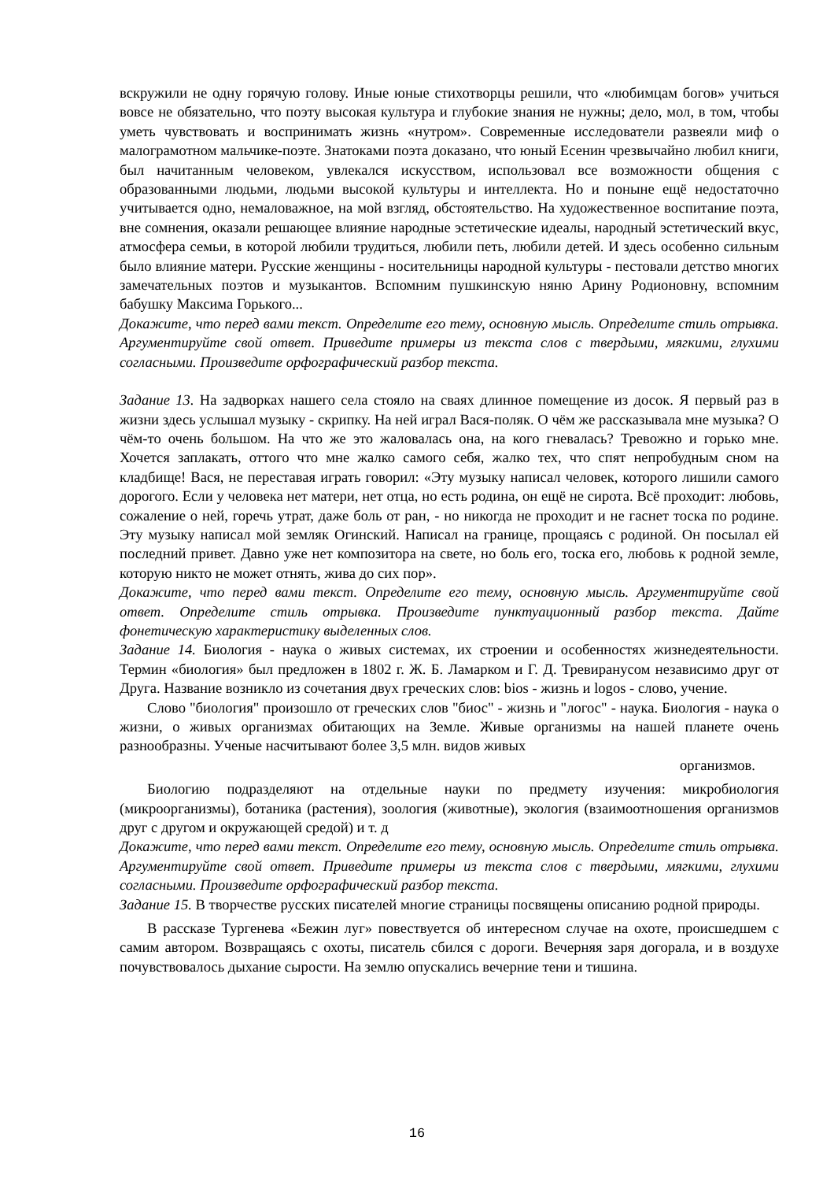вскружили не одну горячую голову. Иные юные стихотворцы решили, что «любимцам богов» учиться вовсе не обязательно, что поэту высокая культура и глубокие знания не нужны; дело, мол, в том, чтобы уметь чувствовать и воспринимать жизнь «нутром». Современные исследователи развеяли миф о малограмотном мальчике-поэте. Знатоками поэта доказано, что юный Есенин чрезвычайно любил книги, был начитанным человеком, увлекался искусством, использовал все возможности общения с образованными людьми, людьми высокой культуры и интеллекта. Но и поныне ещё недостаточно учитывается одно, немаловажное, на мой взгляд, обстоятельство. На художественное воспитание поэта, вне сомнения, оказали решающее влияние народные эстетические идеалы, народный эстетический вкус, атмосфера семьи, в которой любили трудиться, любили петь, любили детей. И здесь особенно сильным было влияние матери. Русские женщины - носительницы народной культуры - пестовали детство многих замечательных поэтов и музыкантов. Вспомним пушкинскую няню Арину Родионовну, вспомним бабушку Максима Горького...
Докажите, что перед вами текст. Определите его тему, основную мысль. Определите стиль отрывка. Аргументируйте свой ответ. Приведите примеры из текста слов с твердыми, мягкими, глухими согласными. Произведите орфографический разбор текста.
Задание 13. На задворках нашего села стояло на сваях длинное помещение из досок. Я первый раз в жизни здесь услышал музыку - скрипку. На ней играл Вася-поляк. О чём же рассказывала мне музыка? О чём-то очень большом. На что же это жаловалась она, на кого гневалась? Тревожно и горько мне. Хочется заплакать, оттого что мне жалко самого себя, жалко тех, что спят непробудным сном на кладбище! Вася, не переставая играть говорил: «Эту музыку написал человек, которого лишили самого дорогого. Если у человека нет матери, нет отца, но есть родина, он ещё не сирота. Всё проходит: любовь, сожаление о ней, горечь утрат, даже боль от ран, - но никогда не проходит и не гаснет тоска по родине. Эту музыку написал мой земляк Огинский. Написал на границе, прощаясь с родиной. Он посылал ей последний привет. Давно уже нет композитора на свете, но боль его, тоска его, любовь к родной земле, которую никто не может отнять, жива до сих пор».
Докажите, что перед вами текст. Определите его тему, основную мысль. Аргументируйте свой ответ. Определите стиль отрывка. Произведите пунктуационный разбор текста. Дайте фонетическую характеристику выделенных слов.
Задание 14. Биология - наука о живых системах, их строении и особенностях жизнедеятельности. Термин «биология» был предложен в 1802 г. Ж. Б. Ламарком и Г. Д. Тревиранусом независимо друг от Друга. Название возникло из сочетания двух греческих слов: bios - жизнь и logos - слово, учение.
Слово "биология" произошло от греческих слов "биос" - жизнь и "логос" - наука. Биология - наука о жизни, о живых организмах обитающих на Земле. Живые организмы на нашей планете очень разнообразны. Ученые насчитывают более 3,5 млн. видов живых
организмов.
Биологию подразделяют на отдельные науки по предмету изучения: микробиология (микроорганизмы), ботаника (растения), зоология (животные), экология (взаимоотношения организмов друг с другом и окружающей средой) и т. д
Докажите, что перед вами текст. Определите его тему, основную мысль. Определите стиль отрывка. Аргументируйте свой ответ. Приведите примеры из текста слов с твердыми, мягкими, глухими согласными. Произведите орфографический разбор текста.
Задание 15. В творчестве русских писателей многие страницы посвящены описанию родной природы.
В рассказе Тургенева «Бежин луг» повествуется об интересном случае на охоте, происшедшем с самим автором. Возвращаясь с охоты, писатель сбился с дороги. Вечерняя заря догорала, и в воздухе почувствовалось дыхание сырости. На землю опускались вечерние тени и тишина.
16